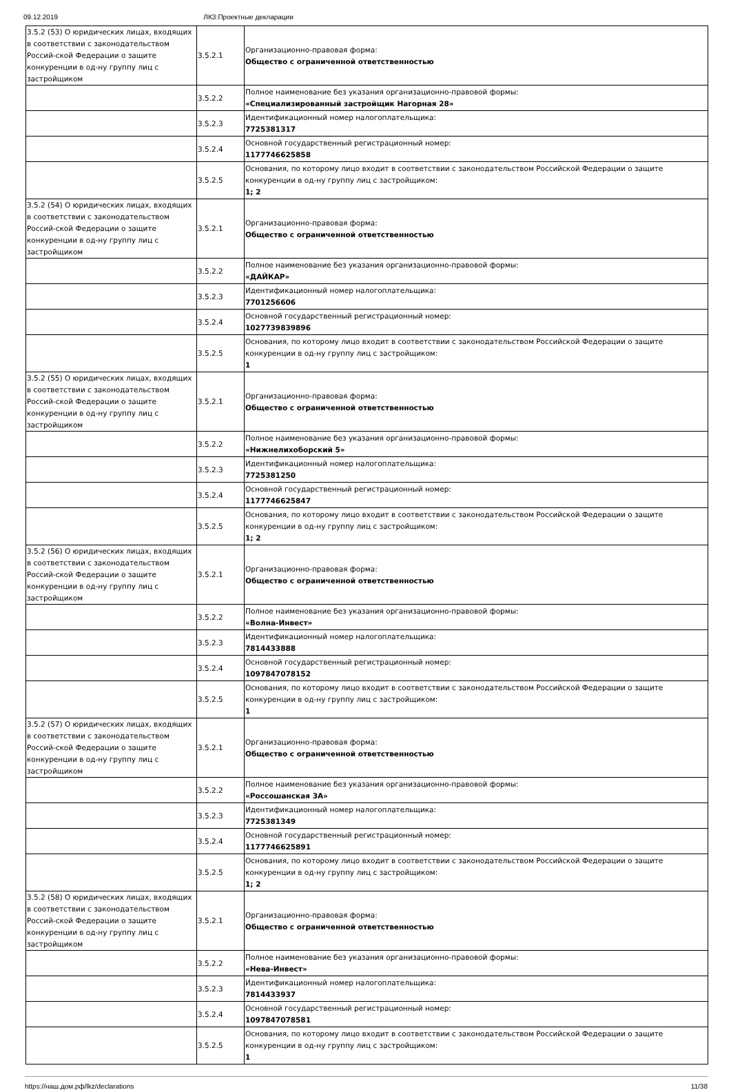09.12.2019 ЛКЗ:Проектные декларации
| 3.5.2 (53) О юридических лицах, входящих в соответствии с законодательством Россий-ской Федерации о защите конкуренции в од-ну группу лиц с застройщиком | 3.5.2.1 | Организационно-правовая форма: Общество с ограниченной ответственностью |
| | 3.5.2.2 | Полное наименование без указания организационно-правовой формы: «Специализированный застройщик Нагорная 28» |
| | 3.5.2.3 | Идентификационный номер налогоплательщика: 7725381317 |
| | 3.5.2.4 | Основной государственный регистрационный номер: 1177746625858 |
| | 3.5.2.5 | Основания, по которому лицо входит в соответствии с законодательством Российской Федерации о защите конкуренции в од-ну группу лиц с застройщиком: 1; 2 |
| 3.5.2 (54) О юридических лицах, входящих в соответствии с законодательством Россий-ской Федерации о защите конкуренции в од-ну группу лиц с застройщиком | 3.5.2.1 | Организационно-правовая форма: Общество с ограниченной ответственностью |
| | 3.5.2.2 | Полное наименование без указания организационно-правовой формы: «ДАЙКАР» |
| | 3.5.2.3 | Идентификационный номер налогоплательщика: 7701256606 |
| | 3.5.2.4 | Основной государственный регистрационный номер: 1027739839896 |
| | 3.5.2.5 | Основания, по которому лицо входит в соответствии с законодательством Российской Федерации о защите конкуренции в од-ну группу лиц с застройщиком: 1 |
| 3.5.2 (55) О юридических лицах, входящих в соответствии с законодательством Россий-ской Федерации о защите конкуренции в од-ну группу лиц с застройщиком | 3.5.2.1 | Организационно-правовая форма: Общество с ограниченной ответственностью |
| | 3.5.2.2 | Полное наименование без указания организационно-правовой формы: «Нижнелихоборский 5» |
| | 3.5.2.3 | Идентификационный номер налогоплательщика: 7725381250 |
| | 3.5.2.4 | Основной государственный регистрационный номер: 1177746625847 |
| | 3.5.2.5 | Основания, по которому лицо входит в соответствии с законодательством Российской Федерации о защите конкуренции в од-ну группу лиц с застройщиком: 1; 2 |
| 3.5.2 (56) О юридических лицах, входящих в соответствии с законодательством Россий-ской Федерации о защите конкуренции в од-ну группу лиц с застройщиком | 3.5.2.1 | Организационно-правовая форма: Общество с ограниченной ответственностью |
| | 3.5.2.2 | Полное наименование без указания организационно-правовой формы: «Волна-Инвест» |
| | 3.5.2.3 | Идентификационный номер налогоплательщика: 7814433888 |
| | 3.5.2.4 | Основной государственный регистрационный номер: 1097847078152 |
| | 3.5.2.5 | Основания, по которому лицо входит в соответствии с законодательством Российской Федерации о защите конкуренции в од-ну группу лиц с застройщиком: 1 |
| 3.5.2 (57) О юридических лицах, входящих в соответствии с законодательством Россий-ской Федерации о защите конкуренции в од-ну группу лиц с застройщиком | 3.5.2.1 | Организационно-правовая форма: Общество с ограниченной ответственностью |
| | 3.5.2.2 | Полное наименование без указания организационно-правовой формы: «Россошанская 3А» |
| | 3.5.2.3 | Идентификационный номер налогоплательщика: 7725381349 |
| | 3.5.2.4 | Основной государственный регистрационный номер: 1177746625891 |
| | 3.5.2.5 | Основания, по которому лицо входит в соответствии с законодательством Российской Федерации о защите конкуренции в од-ну группу лиц с застройщиком: 1; 2 |
| 3.5.2 (58) О юридических лицах, входящих в соответствии с законодательством Россий-ской Федерации о защите конкуренции в од-ну группу лиц с застройщиком | 3.5.2.1 | Организационно-правовая форма: Общество с ограниченной ответственностью |
| | 3.5.2.2 | Полное наименование без указания организационно-правовой формы: «Нева-Инвест» |
| | 3.5.2.3 | Идентификационный номер налогоплательщика: 7814433937 |
| | 3.5.2.4 | Основной государственный регистрационный номер: 1097847078581 |
| | 3.5.2.5 | Основания, по которому лицо входит в соответствии с законодательством Российской Федерации о защите конкуренции в од-ну группу лиц с застройщиком: 1 |
https://наш.дом.рф/lkz/declarations 11/38